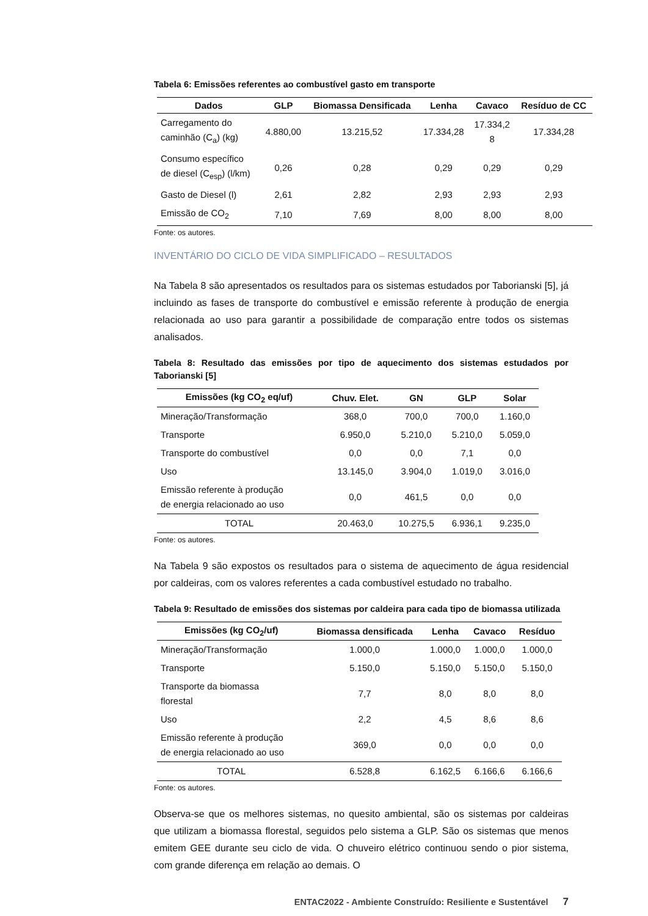Tabela 6: Emissões referentes ao combustível gasto em transporte
| Dados | GLP | Biomassa Densificada | Lenha | Cavaco | Resíduo de CC |
| --- | --- | --- | --- | --- | --- |
| Carregamento do caminhão (C<sub>a</sub>) (kg) | 4.880,00 | 13.215,52 | 17.334,28 | 17.334,2 8 | 17.334,28 |
| Consumo específico de diesel (C<sub>esp</sub>) (l/km) | 0,26 | 0,28 | 0,29 | 0,29 | 0,29 |
| Gasto de Diesel (l) | 2,61 | 2,82 | 2,93 | 2,93 | 2,93 |
| Emissão de CO<sub>2</sub> | 7,10 | 7,69 | 8,00 | 8,00 | 8,00 |
Fonte: os autores.
INVENTÁRIO DO CICLO DE VIDA SIMPLIFICADO – RESULTADOS
Na Tabela 8 são apresentados os resultados para os sistemas estudados por Taborianski [5], já incluindo as fases de transporte do combustível e emissão referente à produção de energia relacionada ao uso para garantir a possibilidade de comparação entre todos os sistemas analisados.
Tabela 8: Resultado das emissões por tipo de aquecimento dos sistemas estudados por Taborianski [5]
| Emissões (kg CO<sub>2</sub> eq/uf) | Chuv. Elet. | GN | GLP | Solar |
| --- | --- | --- | --- | --- |
| Mineração/Transformação | 368,0 | 700,0 | 700,0 | 1.160,0 |
| Transporte | 6.950,0 | 5.210,0 | 5.210,0 | 5.059,0 |
| Transporte do combustível | 0,0 | 0,0 | 7,1 | 0,0 |
| Uso | 13.145,0 | 3.904,0 | 1.019,0 | 3.016,0 |
| Emissão referente à produção de energia relacionado ao uso | 0,0 | 461,5 | 0,0 | 0,0 |
| TOTAL | 20.463,0 | 10.275,5 | 6.936,1 | 9.235,0 |
Fonte: os autores.
Na Tabela 9 são expostos os resultados para o sistema de aquecimento de água residencial por caldeiras, com os valores referentes a cada combustível estudado no trabalho.
Tabela 9: Resultado de emissões dos sistemas por caldeira para cada tipo de biomassa utilizada
| Emissões (kg CO<sub>2</sub>/uf) | Biomassa densificada | Lenha | Cavaco | Resíduo |
| --- | --- | --- | --- | --- |
| Mineração/Transformação | 1.000,0 | 1.000,0 | 1.000,0 | 1.000,0 |
| Transporte | 5.150,0 | 5.150,0 | 5.150,0 | 5.150,0 |
| Transporte da biomassa florestal | 7,7 | 8,0 | 8,0 | 8,0 |
| Uso | 2,2 | 4,5 | 8,6 | 8,6 |
| Emissão referente à produção de energia relacionado ao uso | 369,0 | 0,0 | 0,0 | 0,0 |
| TOTAL | 6.528,8 | 6.162,5 | 6.166,6 | 6.166,6 |
Fonte: os autores.
Observa-se que os melhores sistemas, no quesito ambiental, são os sistemas por caldeiras que utilizam a biomassa florestal, seguidos pelo sistema a GLP. São os sistemas que menos emitem GEE durante seu ciclo de vida. O chuveiro elétrico continuou sendo o pior sistema, com grande diferença em relação ao demais. O
ENTAC2022 - Ambiente Construído: Resiliente e Sustentável 7